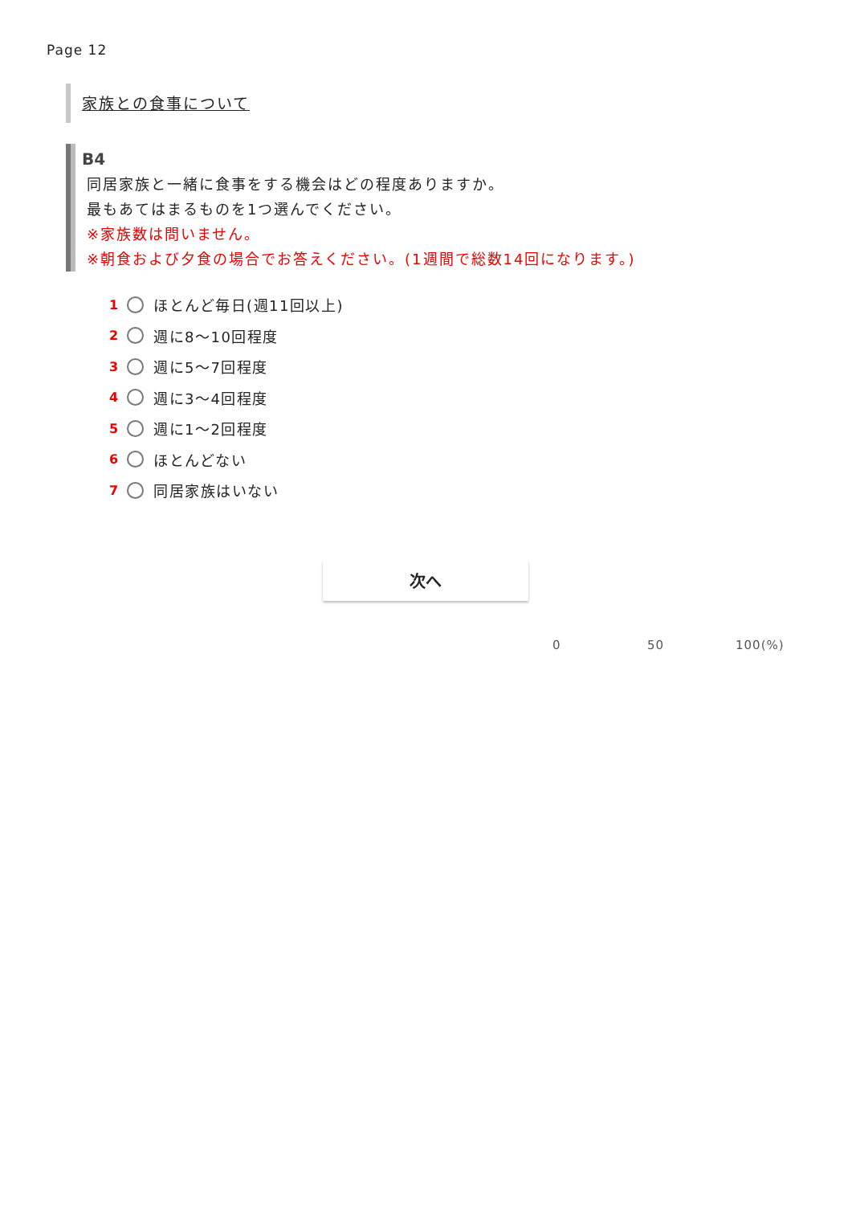Page 12
家族との食事について
B4
同居家族と一緒に食事をする機会はどの程度ありますか。
最もあてはまるものを1つ選んでください。
※家族数は問いません。
※朝食および夕食の場合でお答えください。(1週間で総数14回になります。)
1 ほとんど毎日(週11回以上)
2 週に8～10回程度
3 週に5～7回程度
4 週に3～4回程度
5 週に1～2回程度
6 ほとんどない
7 同居家族はいない
次へ
0 50 100(%)